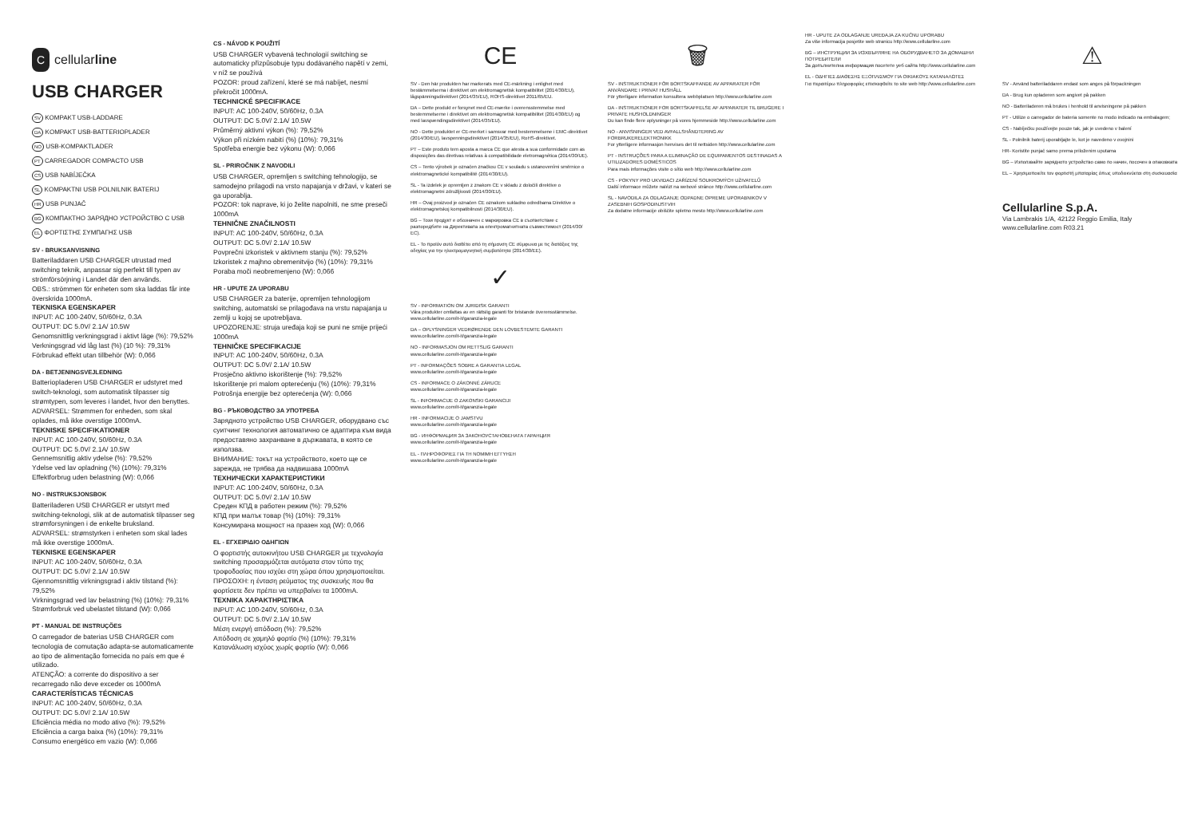Ccellularline
USB CHARGER
SV KOMPAKT USB-LADDARE
DA KOMPAKT USB-BATTERIOPLADER
NO USB-KOMPAKTLADER
PT CARREGADOR COMPACTO USB
CS USB NABÍJEČKA
SL KOMPAKTNI USB POLNILNIK BATERIJ
HR USB PUNJAČ
BG КОМПАКТНО ЗАРЯДНО УСТРОЙСТВО С USB
EL ΦΟΡΤΙΣΤΗΣ ΣΥΜΠΑΓΗΣ USB
SV - BRUKSANVISNING
Batteriladdaren USB CHARGER utrustad med switching teknik, anpassar sig perfekt till typen av strömförsörjning i Landet där den används.
OBS.: strömmen för enheten som ska laddas får inte överskrida 1000mA.
TEKNISKA EGENSKAPER
INPUT: AC 100-240V, 50/60Hz, 0.3A
OUTPUT: DC 5.0V/ 2.1A/ 10.5W
Genomsnittlig verkningsgrad i aktivt läge (%): 79,52%
Verkningsgrad vid låg last (%) (10 %): 79,31%
Förbrukad effekt utan tillbehör (W): 0,066
DA - BETJENINGSVEJLEDNING
Batteriopladeren USB CHARGER er udstyret med switch-teknologi, som automatisk tilpasser sig strømtypen, som leveres i landet, hvor den benyttes.
ADVARSEL: Strømmen for enheden, som skal oplades, må ikke overstige 1000mA.
TEKNISKE SPECIFIKATIONER
INPUT: AC 100-240V, 50/60Hz, 0.3A
OUTPUT: DC 5.0V/ 2.1A/ 10.5W
Gennemsnitlig aktiv ydelse (%): 79,52%
Ydelse ved lav opladning (%) (10%): 79,31%
Effektforbrug uden belastning (W): 0,066
NO - INSTRUKSJONSBOK
Batteriladeren USB CHARGER er utstyrt med switching-teknologi, slik at de automatisk tilpasser seg strømforsyningen i de enkelte bruksland.
ADVARSEL: strømstyrken i enheten som skal lades må ikke overstige 1000mA.
TEKNISKE EGENSKAPER
INPUT: AC 100-240V, 50/60Hz, 0.3A
OUTPUT: DC 5.0V/ 2.1A/ 10.5W
Gjennomsnittlig virkningsgrad i aktiv tilstand (%): 79,52%
Virkningsgrad ved lav belastning (%) (10%): 79,31%
Strømforbruk ved ubelastet tilstand (W): 0,066
PT - MANUAL DE INSTRUÇÕES
O carregador de baterias USB CHARGER com tecnologia de comutação adapta-se automaticamente ao tipo de alimentação fornecida no país em que é utilizado.
ATENÇÃO: a corrente do dispositivo a ser recarregado não deve exceder os 1000mA
CARACTERÍSTICAS TÉCNICAS
INPUT: AC 100-240V, 50/60Hz, 0.3A
OUTPUT: DC 5.0V/ 2.1A/ 10.5W
Eficiência média no modo ativo (%): 79,52%
Eficiência a carga baixa (%) (10%): 79,31%
Consumo energético em vazio (W): 0,066
CS - NÁVOD K POUŽITÍ
USB CHARGER vybavená technologií switching se automaticky přizpůsobuje typu dodávaného napětí v zemi, v níž se používá
POZOR: proud zařízení, které se má nabíjet, nesmí překročit 1000mA.
TECHNICKÉ SPECIFIKACE
INPUT: AC 100-240V, 50/60Hz, 0.3A
OUTPUT: DC 5.0V/ 2.1A/ 10.5W
Průměrný aktivní výkon (%): 79,52%
Výkon při nízkém nabití (%) (10%): 79,31%
Spotřeba energie bez výkonu (W): 0,066
SL - PRIROČNIK Z NAVODILI
USB CHARGER, opremljen s switching tehnologijo, se samodejno prilagodi na vrsto napajanja v državi, v kateri se ga uporablja.
POZOR: tok naprave, ki jo želite napolniti, ne sme preseči 1000mA
TEHNIČNE ZNAČILNOSTI
INPUT: AC 100-240V, 50/60Hz, 0.3A
OUTPUT: DC 5.0V/ 2.1A/ 10.5W
Povprečni izkoristek v aktivnem stanju (%): 79,52%
Izkoristek z majhno obremenitvijo (%) (10%): 79,31%
Poraba moči neobremenjeno (W): 0,066
HR - UPUTE ZA UPORABU
USB CHARGER za baterije, opremljen tehnologijom switching, automatski se prilagođava na vrstu napajanja u zemlji u kojoj se upotrebljava.
UPOZORENJE: struja uređaja koji se puni ne smije prijeći 1000mA
TEHNIČKE SPECIFIKACIJE
INPUT: AC 100-240V, 50/60Hz, 0.3A
OUTPUT: DC 5.0V/ 2.1A/ 10.5W
Prosječno aktivno iskorištenje (%): 79,52%
Iskorištenje pri malom opterećenju (%) (10%): 79,31%
Potrošnja energije bez opterećenja (W): 0,066
BG - РЪКОВОДСТВО ЗА УПОТРЕБА
Зарядното устройство USB CHARGER, оборудвано със суитчинг технология автоматично се адаптира към вида предоставяно захранване в държавата, в която се използва.
ВНИМАНИЕ: токът на устройството, което ще се зарежда, не трябва да надвишава 1000mA
ТЕХНИЧЕСКИ ХАРАКТЕРИСТИКИ
INPUT: AC 100-240V, 50/60Hz, 0.3A
OUTPUT: DC 5.0V/ 2.1A/ 10.5W
Среден КПД в работен режим (%): 79,52%
КПД при малък товар (%) (10%): 79,31%
Консумирана мощност на празен ход (W): 0,066
EL - ΕΓΧΕΙΡΙΔΙΟ ΟΔΗΓΙΩΝ
Ο φορτιστής αυτοκινήτου USB CHARGER με τεχνολογία switching προσαρμόζεται αυτόματα στον τύπο της τροφοδοσίας που ισχύει στη χώρα όπου χρησιμοποιείται.
ΠΡΟΣΟΧΗ: η ένταση ρεύματος της συσκευής που θα φορτίσετε δεν πρέπει να υπερβαίνει τα 1000mA.
ΤΕΧΝΙΚΑ ΧΑΡΑΚΤΗΡΙΣΤΙΚΑ
INPUT: AC 100-240V, 50/60Hz, 0.3A
OUTPUT: DC 5.0V/ 2.1A/ 10.5W
Μέση ενεργή απόδοση (%): 79,52%
Απόδοση σε χαμηλό φορτίο (%) (10%): 79,31%
Κατανάλωση ισχύος χωρίς φορτίο (W): 0,066
CE
SV - Den här produkten har markerats med CE-märkning i enlighet med bestämmelserna i direktivet om elektromagnetisk kompatibilitet (2014/30/EU), lågspänningsdirektivet (2014/35/EU), ROHS-direktivet 2011/65/EU.
DA – Dette produkt er forsynet med CE-mærke i overensstemmelse med bestemmelserne i direktivet om elektromagnetisk kompatibilitet (2014/30/EU) og med lavspændingsdirektivet (2014/35/EU).
NO - Dette produktet er CE-merket i samsvar med bestemmelsene i EMC-direktivet (2014/30/EU), lavspenningsdirektivet (2014/35/EU), RoHS-direktivet.
PT – Este produto tem aposta a marca CE que atesta a sua conformidade com as disposições das diretivas relativas à compatibilidade eletromagnética (2014/30/UE).
CS – Tento výrobek je označen značkou CE v souladu s ustanoveními směrnice o elektromagnetické kompatibilitě (2014/30/EU).
SL - Ta izdelek je opremljen z znakom CE v skladu z določili direktive o elektromagnetni združljivosti (2014/30/EU).
HR – Ovaj proizvod je označen CE oznakom sukladno odredbama Direktive o elektromagnetskoj kompatibilnosti (2014/30/EU).
BG – Този продукт е обозначен с маркировка CE в съответствие с разпоредбите на Директивата за електромагнитната съвместимост (2014/30/ЕС).
EL - Το προϊόν αυτό διαθέτει από τη σήμανση CE σύμφωνα με τις διατάξεις της οδηγίας για την ηλεκτρομαγνητική συμβατότητα (2014/30/ΕΕ).
✓
SV - INFORMATION OM JURIDISK GARANTI
Våra produkter omfattas av en rättslig garanti för bristande överensstämmelse. www.cellularline.com/it-it/garanzia-legale
DA – OPLYSNINGER VEDRØRENDE DEN LOVBESTEMTE GARANTI
www.cellularline.com/it-it/garanzia-legale
NO - INFORMASJON OM RETTSLIG GARANTI
www.cellularline.com/it-it/garanzia-legale
PT - INFORMAÇÕES SOBRE A GARANTIA LEGAL
www.cellularline.com/it-it/garanzia-legale
CS - INFORMACE O ZÁKONNÉ ZÁRUCE
www.cellularline.com/it-it/garanzia-legale
SL - INFORMACIJE O ZAKONSKI GARANCIJI
www.cellularline.com/it-it/garanzia-legale
HR - INFORMACIJE O JAMSTVU
www.cellularline.com/it-it/garanzia-legale
BG - ИНФОРМАЦИЯ ЗА ЗАКОНОУСТАНОВЕНАТА ГАРАНЦИЯ
www.cellularline.com/it-it/garanzia-legale
EL - ΠΛΗΡΟΦΟΡΙΕΣ ΓΙΑ ΤΗ ΝΟΜΙΜΗ ΕΓΓΥΗΣΗ
www.cellularline.com/it-it/garanzia-legale
🗑
SV - INSTRUKTIONER FÖR BORTSKAFFANDE AV APPARATER FÖR ANVÄNDARE I PRIVAT HUSHÅLL
För ytterligare information konsultera webbplatsen http://www.cellularline.com
DA - INSTRUKTIONER FOR BORTSKAFFELSE AF APPARATER TIL BRUGERE I PRIVATE HUSHOLDNINGER
Du kan finde flere oplysninger på vores hjemmeside http://www.cellularline.com
NO - ANVISNINGER VED AVFALLSHÅNDTERING AV FORBRUKERELEKTRONIKK
For ytterligere informasjon henvises det til nettsiden http://www.cellularline.com
PT - INSTRUÇÕES PARA A ELIMINAÇÃO DE EQUIPAMENTOS DESTINADAS A UTILIZADORES DOMÉSTICOS
Para mais informações visite o sítio web http://www.cellularline.com
CS - POKYNY PRO UKVIDACI ZAŘÍZENÍ SOUKROMÝCH UŽIVATELŮ
Další informace můžete nalézt na webové stránce http://www.cellularline.com
SL - NAVODILA ZA ODLAGANJE ODPADNE OPREME UPORABNIKOV V ZASEBNIH GOSPODINJSTVIH
Za dodatne informacije obiščite spletno mesto http://www.cellularline.com
HR - UPUTE ZA ODLAGANJE UREĐAJA ZA KUĆNU UPORABU
Za više informacija posjetite web stranicu http://www.cellularline.com
BG – ИНСТРУКЦИИ ЗА ИЗХВЪРЛЯНЕ НА ОБОРУДВАНЕТО ЗА ДОМАШНИ ПОТРЕБИТЕЛИ
За допълнителна информация посетете уеб сайта http://www.cellularline.com
EL - ΟΔΗΓΙΕΣ ΔΙΑΘΕΣΗΣ ΕΞΟΠΛΙΣΜΟΥ ΓΙΑ ΟΙΚΙΑΚΟΥΣ ΚΑΤΑΝΑΛΩΤΕΣ
Για περαιτέρω πληροφορίες επισκεφθείτε το site web http://www.cellularline.com
⚠
SV - Använd batteriladdaren endast som anges på förpackningen
DA - Brug kun opladeren som angivet på pakken
NO - Batteriladeren må brukes i henhold til anvisningene på pakken
PT - Utilize o carregador de bateria somente no modo indicado na embalagem;
CS - Nabíječku používejte pouze tak, jak je uvedeno v balení
SL - Polnilnik baterij uporabljajte le, kot je navedeno v ovojnini
HR- Koristite punjač samo prema priloženim uputama
BG – Използвайте зарядното устройство само по начин, посочен в опаковката
EL – Χρησιμοποιείτε τον φορτιστή μπαταρίας όπως υποδεικνύεται στη συσκευασία
Cellularline S.p.A.
Via Lambrakis 1/A, 42122 Reggio Emilia, Italy
www.cellularline.com R03.21